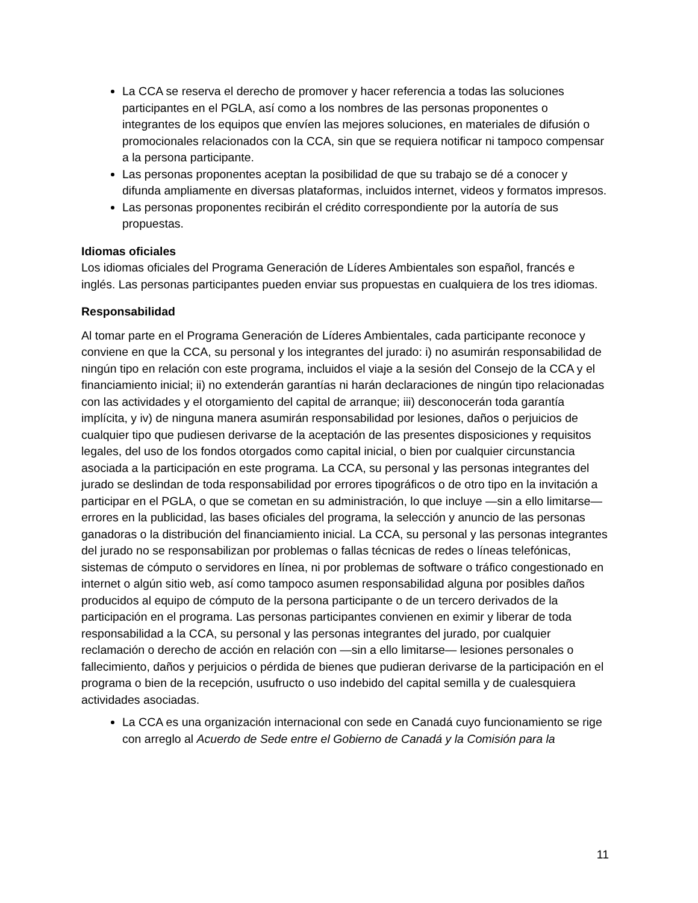La CCA se reserva el derecho de promover y hacer referencia a todas las soluciones participantes en el PGLA, así como a los nombres de las personas proponentes o integrantes de los equipos que envíen las mejores soluciones, en materiales de difusión o promocionales relacionados con la CCA, sin que se requiera notificar ni tampoco compensar a la persona participante.
Las personas proponentes aceptan la posibilidad de que su trabajo se dé a conocer y difunda ampliamente en diversas plataformas, incluidos internet, videos y formatos impresos.
Las personas proponentes recibirán el crédito correspondiente por la autoría de sus propuestas.
Idiomas oficiales
Los idiomas oficiales del Programa Generación de Líderes Ambientales son español, francés e inglés. Las personas participantes pueden enviar sus propuestas en cualquiera de los tres idiomas.
Responsabilidad
Al tomar parte en el Programa Generación de Líderes Ambientales, cada participante reconoce y conviene en que la CCA, su personal y los integrantes del jurado: i) no asumirán responsabilidad de ningún tipo en relación con este programa, incluidos el viaje a la sesión del Consejo de la CCA y el financiamiento inicial; ii) no extenderán garantías ni harán declaraciones de ningún tipo relacionadas con las actividades y el otorgamiento del capital de arranque; iii) desconocerán toda garantía implícita, y iv) de ninguna manera asumirán responsabilidad por lesiones, daños o perjuicios de cualquier tipo que pudiesen derivarse de la aceptación de las presentes disposiciones y requisitos legales, del uso de los fondos otorgados como capital inicial, o bien por cualquier circunstancia asociada a la participación en este programa. La CCA, su personal y las personas integrantes del jurado se deslindan de toda responsabilidad por errores tipográficos o de otro tipo en la invitación a participar en el PGLA, o que se cometan en su administración, lo que incluye —sin a ello limitarse— errores en la publicidad, las bases oficiales del programa, la selección y anuncio de las personas ganadoras o la distribución del financiamiento inicial. La CCA, su personal y las personas integrantes del jurado no se responsabilizan por problemas o fallas técnicas de redes o líneas telefónicas, sistemas de cómputo o servidores en línea, ni por problemas de software o tráfico congestionado en internet o algún sitio web, así como tampoco asumen responsabilidad alguna por posibles daños producidos al equipo de cómputo de la persona participante o de un tercero derivados de la participación en el programa. Las personas participantes convienen en eximir y liberar de toda responsabilidad a la CCA, su personal y las personas integrantes del jurado, por cualquier reclamación o derecho de acción en relación con —sin a ello limitarse— lesiones personales o fallecimiento, daños y perjuicios o pérdida de bienes que pudieran derivarse de la participación en el programa o bien de la recepción, usufructo o uso indebido del capital semilla y de cualesquiera actividades asociadas.
La CCA es una organización internacional con sede en Canadá cuyo funcionamiento se rige con arreglo al Acuerdo de Sede entre el Gobierno de Canadá y la Comisión para la
11